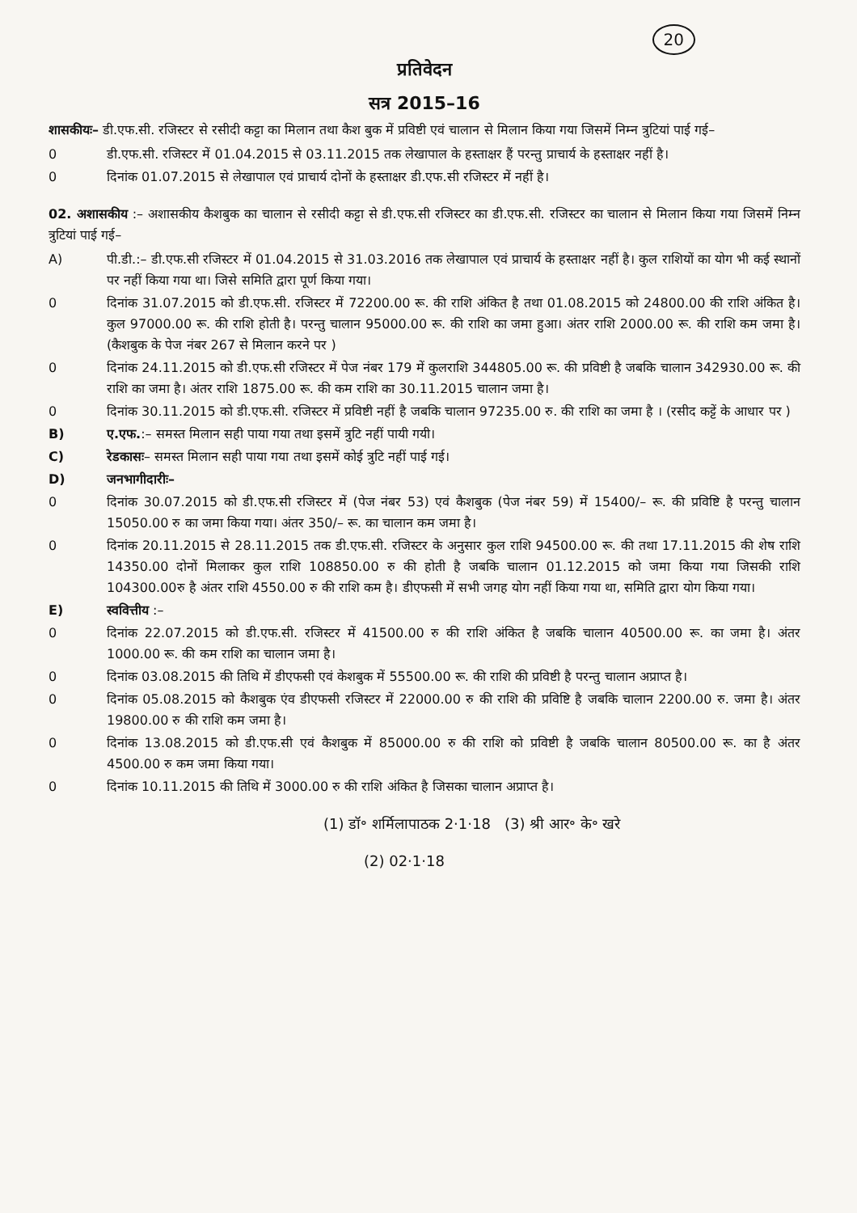20
प्रतिवेदन
सत्र 2015–16
शासकीयः– डी.एफ.सी. रजिस्टर से रसीदी कट्टा का मिलान तथा कैश बुक में प्रविष्टी एवं चालान से मिलान किया गया जिसमें निम्न त्रुटियां पाई गई–
0 डी.एफ.सी. रजिस्टर में 01.04.2015 से 03.11.2015 तक लेखापाल के हस्ताक्षर हैं परन्तु प्राचार्य के हस्ताक्षर नहीं है।
0 दिनांक 01.07.2015 से लेखापाल एवं प्राचार्य दोनों के हस्ताक्षर डी.एफ.सी रजिस्टर में नहीं है।
02. अशासकीय :– अशासकीय कैशबुक का चालान से रसीदी कट्टा से डी.एफ.सी रजिस्टर का डी.एफ.सी. रजिस्टर का चालान से मिलान किया गया जिसमें निम्न त्रुटियां पाई गई–
A) पी.डी.:– डी.एफ.सी रजिस्टर में 01.04.2015 से 31.03.2016 तक लेखापाल एवं प्राचार्य के हस्ताक्षर नहीं है। कुल राशियों का योग भी कई स्थानों पर नहीं किया गया था। जिसे समिति द्वारा पूर्ण किया गया।
0 दिनांक 31.07.2015 को डी.एफ.सी. रजिस्टर में 72200.00 रू. की राशि अंकित है तथा 01.08.2015 को 24800.00 की राशि अंकित है। कुल 97000.00 रू. की राशि होती है। परन्तु चालान 95000.00 रू. की राशि का जमा हुआ। अंतर राशि 2000.00 रू. की राशि कम जमा है। (कैशबुक के पेज नंबर 267 से मिलान करने पर )
0 दिनांक 24.11.2015 को डी.एफ.सी रजिस्टर में पेज नंबर 179 में कुलराशि 344805.00 रू. की प्रविष्टी है जबकि चालान 342930.00 रू. की राशि का जमा है। अंतर राशि 1875.00 रू. की कम राशि का 30.11.2015 चालान जमा है।
0 दिनांक 30.11.2015 को डी.एफ.सी. रजिस्टर में प्रविष्टी नहीं है जबकि चालान 97235.00 रु. की राशि का जमा है । (रसीद कट्टें के आधार पर )
B) ए.एफ.:– समस्त मिलान सही पाया गया तथा इसमें त्रुटि नहीं पायी गयी।
C) रेडकासः– समस्त मिलान सही पाया गया तथा इसमें कोई त्रुटि नहीं पाई गई।
D) जनभागीदारीः–
0 दिनांक 30.07.2015 को डी.एफ.सी रजिस्टर में (पेज नंबर 53) एवं कैशबुक (पेज नंबर 59) में 15400/– रू. की प्रविष्टि है परन्तु चालान 15050.00 रु का जमा किया गया। अंतर 350/– रू. का चालान कम जमा है।
0 दिनांक 20.11.2015 से 28.11.2015 तक डी.एफ.सी. रजिस्टर के अनुसार कुल राशि 94500.00 रू. की तथा 17.11.2015 की शेष राशि 14350.00 दोनों मिलाकर कुल राशि 108850.00 रु की होती है जबकि चालान 01.12.2015 को जमा किया गया जिसकी राशि 104300.00रु है अंतर राशि 4550.00 रु की राशि कम है। डीएफसी में सभी जगह योग नहीं किया गया था, समिति द्वारा योग किया गया।
E) स्ववित्तीय :–
0 दिनांक 22.07.2015 को डी.एफ.सी. रजिस्टर में 41500.00 रु की राशि अंकित है जबकि चालान 40500.00 रू. का जमा है। अंतर 1000.00 रू. की कम राशि का चालान जमा है।
0 दिनांक 03.08.2015 की तिथि में डीएफसी एवं केशबुक में 55500.00 रू. की राशि की प्रविष्टी है परन्तु चालान अप्राप्त है।
0 दिनांक 05.08.2015 को कैशबुक एंव डीएफसी रजिस्टर में 22000.00 रु की राशि की प्रविष्टि है जबकि चालान 2200.00 रु. जमा है। अंतर 19800.00 रु की राशि कम जमा है।
0 दिनांक 13.08.2015 को डी.एफ.सी एवं कैशबुक में 85000.00 रु की राशि को प्रविष्टी है जबकि चालान 80500.00 रू. का है अंतर 4500.00 रु कम जमा किया गया।
0 दिनांक 10.11.2015 की तिथि में 3000.00 रु की राशि अंकित है जिसका चालान अप्राप्त है।
(1) डॉ॰ शर्मिलापाठक 2·1·18 (3) श्री आर॰ के॰ खरे
(2) 02·1·18